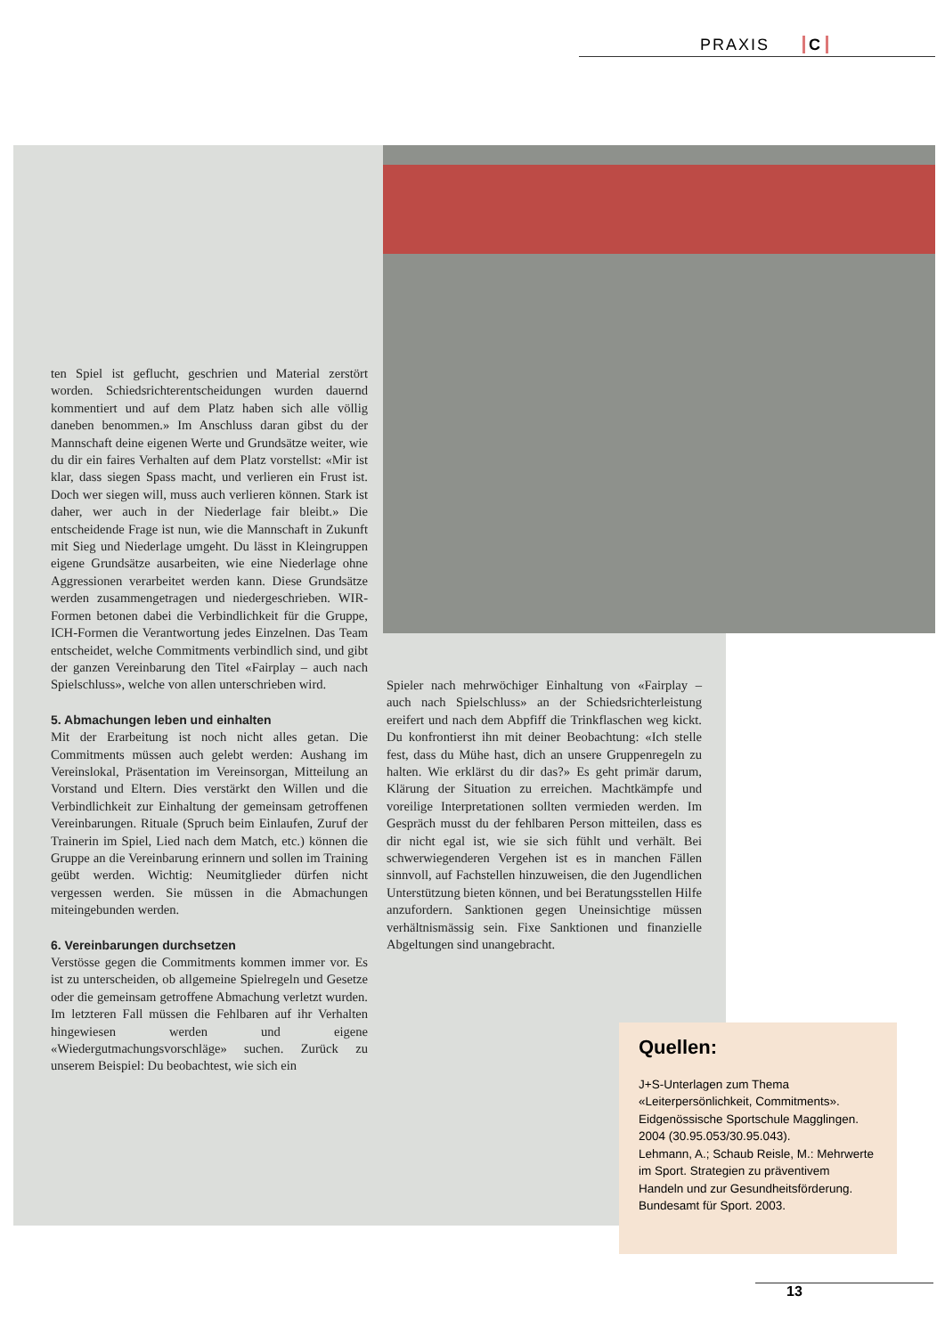PRAXIS C
ten Spiel ist geflucht, geschrien und Material zerstört worden. Schiedsrichterentscheidungen wurden dauernd kommentiert und auf dem Platz haben sich alle völlig daneben benommen.» Im Anschluss daran gibst du der Mannschaft deine eigenen Werte und Grundsätze weiter, wie du dir ein faires Verhalten auf dem Platz vorstellst: «Mir ist klar, dass siegen Spass macht, und verlieren ein Frust ist. Doch wer siegen will, muss auch verlieren können. Stark ist daher, wer auch in der Niederlage fair bleibt.» Die entscheidende Frage ist nun, wie die Mannschaft in Zukunft mit Sieg und Niederlage umgeht. Du lässt in Kleingruppen eigene Grundsätze ausarbeiten, wie eine Niederlage ohne Aggressionen verarbeitet werden kann. Diese Grundsätze werden zusammengetragen und niedergeschrieben. WIR-Formen betonen dabei die Verbindlichkeit für die Gruppe, ICH-Formen die Verantwortung jedes Einzelnen. Das Team entscheidet, welche Commitments verbindlich sind, und gibt der ganzen Vereinbarung den Titel «Fairplay – auch nach Spielschluss», welche von allen unterschrieben wird.
5. Abmachungen leben und einhalten
Mit der Erarbeitung ist noch nicht alles getan. Die Commitments müssen auch gelebt werden: Aushang im Vereinslokal, Präsentation im Vereinsorgan, Mitteilung an Vorstand und Eltern. Dies verstärkt den Willen und die Verbindlichkeit zur Einhaltung der gemeinsam getroffenen Vereinbarungen. Rituale (Spruch beim Einlaufen, Zuruf der Trainerin im Spiel, Lied nach dem Match, etc.) können die Gruppe an die Vereinbarung erinnern und sollen im Training geübt werden. Wichtig: Neumitglieder dürfen nicht vergessen werden. Sie müssen in die Abmachungen miteingebunden werden.
6. Vereinbarungen durchsetzen
Verstösse gegen die Commitments kommen immer vor. Es ist zu unterscheiden, ob allgemeine Spielregeln und Gesetze oder die gemeinsam getroffene Abmachung verletzt wurden. Im letzteren Fall müssen die Fehlbaren auf ihr Verhalten hingewiesen werden und eigene «Wiedergutmachungsvorschläge» suchen. Zurück zu unserem Beispiel: Du beobachtest, wie sich ein
Spieler nach mehrwöchiger Einhaltung von «Fairplay – auch nach Spielschluss» an der Schiedsrichterleistung ereifert und nach dem Abpfiff die Trinkflaschen weg kickt. Du konfrontierst ihn mit deiner Beobachtung: «Ich stelle fest, dass du Mühe hast, dich an unsere Gruppenregeln zu halten. Wie erklärst du dir das?» Es geht primär darum, Klärung der Situation zu erreichen. Machtkämpfe und voreilige Interpretationen sollten vermieden werden. Im Gespräch musst du der fehlbaren Person mitteilen, dass es dir nicht egal ist, wie sie sich fühlt und verhält. Bei schwerwiegenderen Vergehen ist es in manchen Fällen sinnvoll, auf Fachstellen hinzuweisen, die den Jugendlichen Unterstützung bieten können, und bei Beratungsstellen Hilfe anzufordern. Sanktionen gegen Uneinsichtige müssen verhältnismässig sein. Fixe Sanktionen und finanzielle Abgeltungen sind unangebracht.
Quellen:
J+S-Unterlagen zum Thema «Leiterpersönlichkeit, Commitments». Eidgenössische Sportschule Magglingen. 2004 (30.95.053/30.95.043).
Lehmann, A.; Schaub Reisle, M.: Mehrwerte im Sport. Strategien zu präventivem Handeln und zur Gesundheitsförderung.
Bundesamt für Sport. 2003.
13